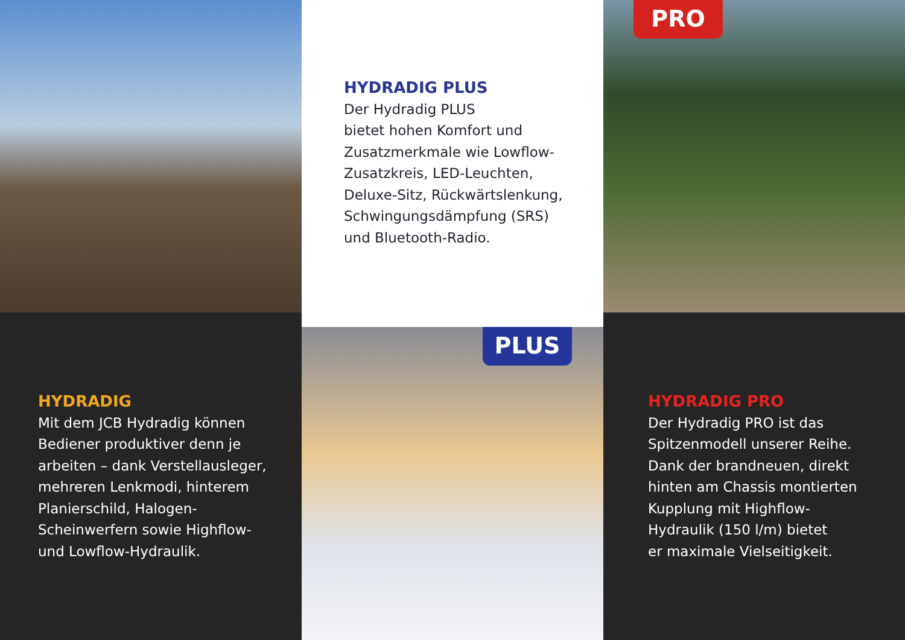HYDRADIG PLUS
Der Hydradig PLUS
bietet hohen Komfort und
Zusatzmerkmale wie Lowflow-
Zusatzkreis, LED-Leuchten,
Deluxe-Sitz, Rückwärtslenkung,
Schwingungsdämpfung (SRS)
und Bluetooth-Radio.
PRO
HYDRADIG
Mit dem JCB Hydradig können Bediener produktiver denn je arbeiten – dank Verstellausleger, mehreren Lenkmodi, hinterem Planierschild, Halogen-Scheinwerfern sowie Highflow- und Lowflow-Hydraulik.
PLUS
HYDRADIG PRO
Der Hydradig PRO ist das
Spitzenmodell unserer Reihe.
Dank der brandneuen, direkt
hinten am Chassis montierten
Kupplung mit Highflow-
Hydraulik (150 l/m) bietet
er maximale Vielseitigkeit.